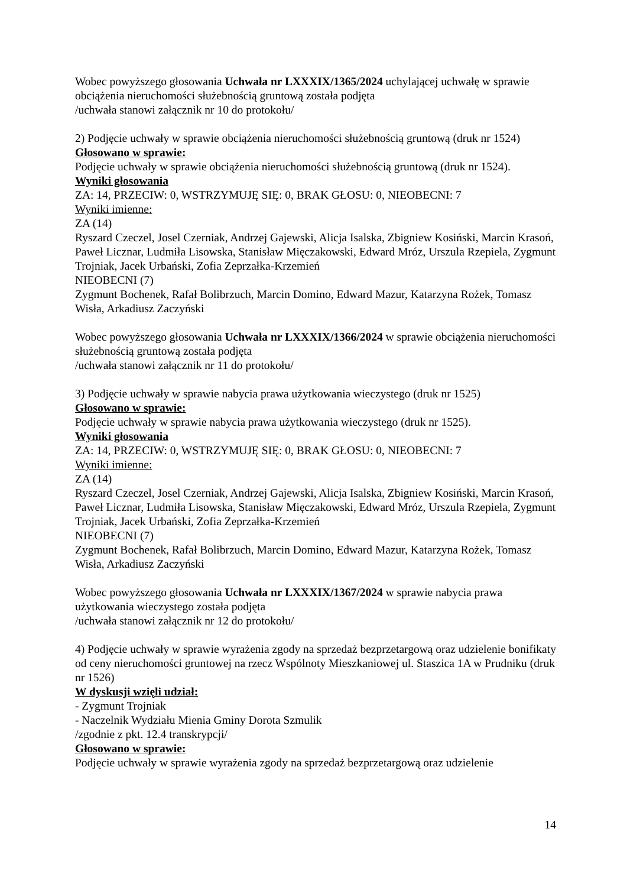Wobec powyższego głosowania Uchwała nr LXXXIX/1365/2024 uchylającej uchwałę w sprawie obciążenia nieruchomości służebnością gruntową została podjęta
/uchwała stanowi załącznik nr 10 do protokołu/
2) Podjęcie uchwały w sprawie obciążenia nieruchomości służebnością gruntową (druk nr 1524)
Głosowano w sprawie:
Podjęcie uchwały w sprawie obciążenia nieruchomości służebnością gruntową (druk nr 1524).
Wyniki głosowania
ZA: 14, PRZECIW: 0, WSTRZYMUJĘ SIĘ: 0, BRAK GŁOSU: 0, NIEOBECNI: 7
Wyniki imienne:
ZA (14)
Ryszard Czeczel, Josel Czerniak, Andrzej Gajewski, Alicja Isalska, Zbigniew Kosiński, Marcin Krasoń, Paweł Licznar, Ludmiła Lisowska, Stanisław Mięczakowski, Edward Mróz, Urszula Rzepiela, Zygmunt Trojniak, Jacek Urbański, Zofia Zeprzałka-Krzemień
NIEOBECNI (7)
Zygmunt Bochenek, Rafał Bolibrzuch, Marcin Domino, Edward Mazur, Katarzyna Rożek, Tomasz Wisła, Arkadiusz Zaczyński
Wobec powyższego głosowania Uchwała nr LXXXIX/1366/2024 w sprawie obciążenia nieruchomości służebnością gruntową została podjęta
/uchwała stanowi załącznik nr 11 do protokołu/
3) Podjęcie uchwały w sprawie nabycia prawa użytkowania wieczystego (druk nr 1525)
Głosowano w sprawie:
Podjęcie uchwały w sprawie nabycia prawa użytkowania wieczystego (druk nr 1525).
Wyniki głosowania
ZA: 14, PRZECIW: 0, WSTRZYMUJĘ SIĘ: 0, BRAK GŁOSU: 0, NIEOBECNI: 7
Wyniki imienne:
ZA (14)
Ryszard Czeczel, Josel Czerniak, Andrzej Gajewski, Alicja Isalska, Zbigniew Kosiński, Marcin Krasoń, Paweł Licznar, Ludmiła Lisowska, Stanisław Mięczakowski, Edward Mróz, Urszula Rzepiela, Zygmunt Trojniak, Jacek Urbański, Zofia Zeprzałka-Krzemień
NIEOBECNI (7)
Zygmunt Bochenek, Rafał Bolibrzuch, Marcin Domino, Edward Mazur, Katarzyna Rożek, Tomasz Wisła, Arkadiusz Zaczyński
Wobec powyższego głosowania Uchwała nr LXXXIX/1367/2024 w sprawie nabycia prawa użytkowania wieczystego została podjęta
/uchwała stanowi załącznik nr 12 do protokołu/
4) Podjęcie uchwały w sprawie wyrażenia zgody na sprzedaż bezprzetargową oraz udzielenie bonifikaty od ceny nieruchomości gruntowej na rzecz Wspólnoty Mieszkaniowej ul. Staszica 1A w Prudniku (druk nr 1526)
W dyskusji wzięli udział:
- Zygmunt Trojniak
- Naczelnik Wydziału Mienia Gminy Dorota Szmulik
/zgodnie z pkt. 12.4 transkrypcji/
Głosowano w sprawie:
Podjęcie uchwały w sprawie wyrażenia zgody na sprzedaż bezprzetargową oraz udzielenie
14